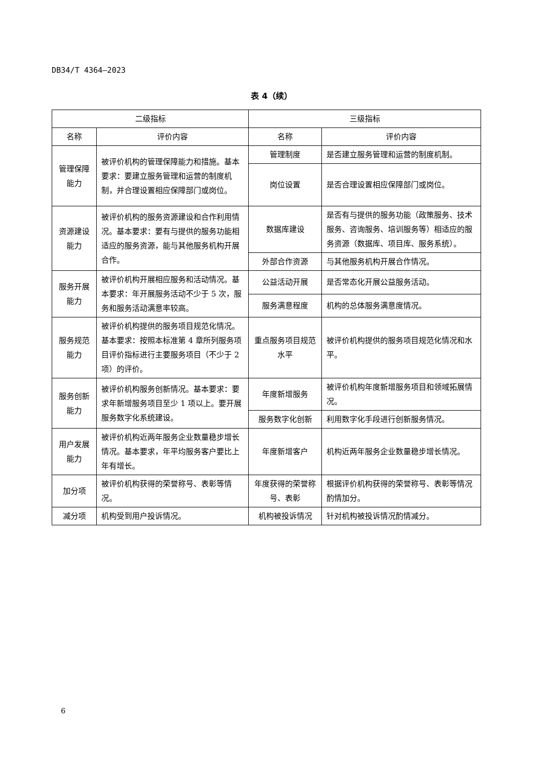DB34/T 4364—2023
表 4（续）
| 二级指标 | | 三级指标 | |
| --- | --- | --- | --- |
| 名称 | 评价内容 | 名称 | 评价内容 |
| 管理保障能力 | 被评价机构的管理保障能力和措施。基本要求：要建立服务管理和运营的制度机制，并合理设置相应保障部门或岗位。 | 管理制度 | 是否建立服务管理和运营的制度机制。 |
| | | 岗位设置 | 是否合理设置相应保障部门或岗位。 |
| 资源建设能力 | 被评价机构的服务资源建设和合作利用情况。基本要求：要有与提供的服务功能相适应的服务资源，能与其他服务机构开展合作。 | 数据库建设 | 是否有与提供的服务功能（政策服务、技术服务、咨询服务、培训服务等）相适应的服务资源（数据库、项目库、服务系统）。 |
| | | 外部合作资源 | 与其他服务机构开展合作情况。 |
| 服务开展能力 | 被评价机构开展相应服务和活动情况。基本要求：年开展服务活动不少于 5 次，服务和服务活动满意率较高。 | 公益活动开展 | 是否常态化开展公益服务活动。 |
| | | 服务满意程度 | 机构的总体服务满意度情况。 |
| 服务规范能力 | 被评价机构提供的服务项目规范化情况。基本要求：按照本标准第 4 章所列服务项目评价指标进行主要服务项目（不少于 2 项）的评价。 | 重点服务项目规范水平 | 被评价机构提供的服务项目规范化情况和水平。 |
| 服务创新能力 | 被评价机构服务创新情况。基本要求：要求年新增服务项目至少 1 项以上。要开展服务数字化系统建设。 | 年度新增服务 | 被评价机构年度新增服务项目和领域拓展情况。 |
| | | 服务数字化创新 | 利用数字化手段进行创新服务情况。 |
| 用户发展能力 | 被评价机构近两年服务企业数量稳步增长情况。基本要求，年平均服务客户要比上年有增长。 | 年度新增客户 | 机构近两年服务企业数量稳步增长情况。 |
| 加分项 | 被评价机构获得的荣誉称号、表彰等情况。 | 年度获得的荣誉称号、表彰 | 根据评价机构获得的荣誉称号、表彰等情况酌情加分。 |
| 减分项 | 机构受到用户投诉情况。 | 机构被投诉情况 | 针对机构被投诉情况酌情减分。 |
6